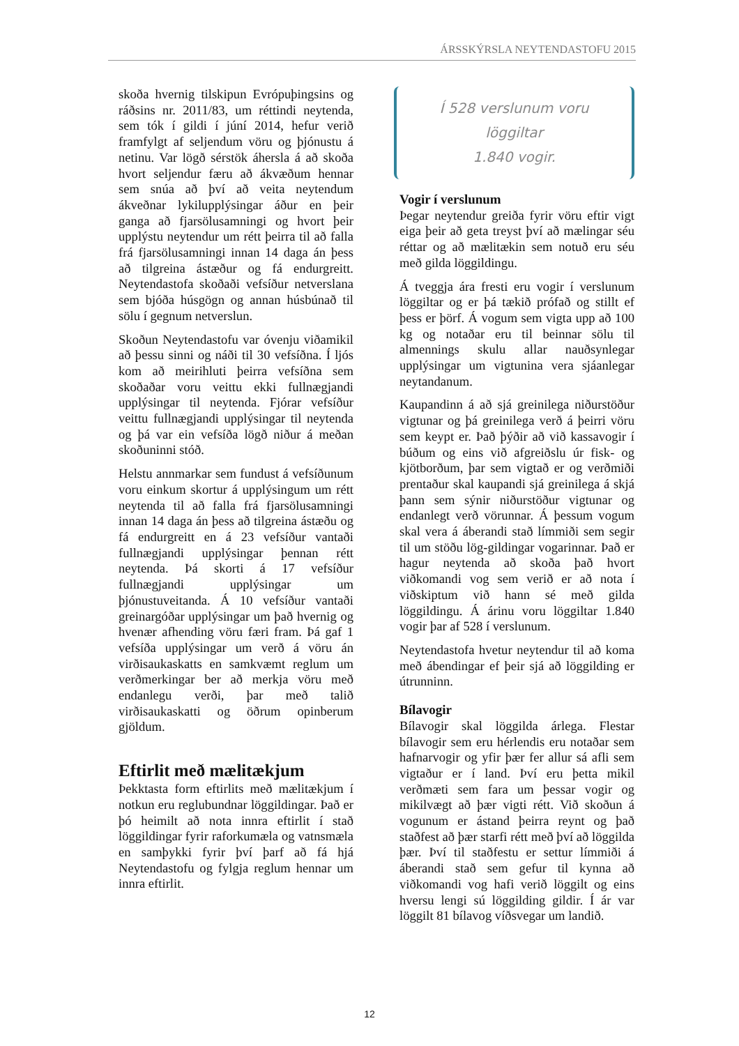ÁRSSKÝRSLA NEYTENDASTOFU 2015
skoða hvernig tilskipun Evrópuþingsins og ráðsins nr. 2011/83, um réttindi neytenda, sem tók í gildi í júní 2014, hefur verið framfylgt af seljendum vöru og þjónustu á netinu. Var lögð sérstök áhersla á að skoða hvort seljendur færu að ákvæðum hennar sem snúa að því að veita neytendum ákveðnar lykilupplýsingar áður en þeir ganga að fjarsölusamningi og hvort þeir upplýstu neytendur um rétt þeirra til að falla frá fjarsölusamningi innan 14 daga án þess að tilgreina ástæður og fá endurgreitt. Neytendastofa skoðaði vefsíður netverslana sem bjóða húsgögn og annan húsbúnað til sölu í gegnum netverslun.
Skoðun Neytendastofu var óvenju viðamikil að þessu sinni og náði til 30 vefsíðna. Í ljós kom að meirihluti þeirra vefsíðna sem skoðaðar voru veittu ekki fullnægjandi upplýsingar til neytenda. Fjórar vefsíður veittu fullnægjandi upplýsingar til neytenda og þá var ein vefsíða lögð niður á meðan skoðuninni stóð.
Helstu annmarkar sem fundust á vefsíðunum voru einkum skortur á upplýsingum um rétt neytenda til að falla frá fjarsölusamningi innan 14 daga án þess að tilgreina ástæðu og fá endurgreitt en á 23 vefsíður vantaði fullnægjandi upplýsingar þennan rétt neytenda. Þá skorti á 17 vefsíður fullnægjandi upplýsingar um þjónustuveitanda. Á 10 vefsíður vantaði greinargóðar upplýsingar um það hvernig og hvenær afhending vöru færi fram. Þá gaf 1 vefsíða upplýsingar um verð á vöru án virðisaukaskatts en samkvæmt reglum um verðmerkingar ber að merkja vöru með endanlegu verði, þar með talið virðisaukaskatti og öðrum opinberum gjöldum.
Eftirlit með mælitækjum
Þekktasta form eftirlits með mælitækjum í notkun eru reglubundnar löggildingar. Það er þó heimilt að nota innra eftirlit í stað löggildingar fyrir raforkumæla og vatnsmæla en samþykki fyrir því þarf að fá hjá Neytendastofu og fylgja reglum hennar um innra eftirlit.
Í 528 verslunum voru löggiltar
1.840 vogir.
Vogir í verslunum
Þegar neytendur greiða fyrir vöru eftir vigt eiga þeir að geta treyst því að mælingar séu réttar og að mælitækin sem notuð eru séu með gilda löggildingu.
Á tveggja ára fresti eru vogir í verslunum löggiltar og er þá tækið prófað og stillt ef þess er þörf. Á vogum sem vigta upp að 100 kg og notaðar eru til beinnar sölu til almennings skulu allar nauðsynlegar upplýsingar um vigtunina vera sjáanlegar neytandanum.
Kaupandinn á að sjá greinilega niðurstöður vigtunar og þá greinilega verð á þeirri vöru sem keypt er. Það þýðir að við kassavogir í búðum og eins við afgreiðslu úr fisk- og kjötborðum, þar sem vigtað er og verðmiði prentaður skal kaupandi sjá greinilega á skjá þann sem sýnir niðurstöður vigtunar og endanlegt verð vörunnar. Á þessum vogum skal vera á áberandi stað límmiði sem segir til um stöðu lög-gildingar vogarinnar. Það er hagur neytenda að skoða það hvort viðkomandi vog sem verið er að nota í viðskiptum við hann sé með gilda löggildingu. Á árinu voru löggiltar 1.840 vogir þar af 528 í verslunum.
Neytendastofa hvetur neytendur til að koma með ábendingar ef þeir sjá að löggilding er útrunninn.
Bílavogir
Bílavogir skal löggilda árlega. Flestar bílavogir sem eru hérlendis eru notaðar sem hafnarvogir og yfir þær fer allur sá afli sem vigtaður er í land. Því eru þetta mikil verðmæti sem fara um þessar vogir og mikilvægt að þær vigti rétt. Við skoðun á vogunum er ástand þeirra reynt og það staðfest að þær starfi rétt með því að löggilda þær. Því til staðfestu er settur límmiði á áberandi stað sem gefur til kynna að viðkomandi vog hafi verið löggilt og eins hversu lengi sú löggilding gildir. Í ár var löggilt 81 bílavog víðsvegar um landið.
12